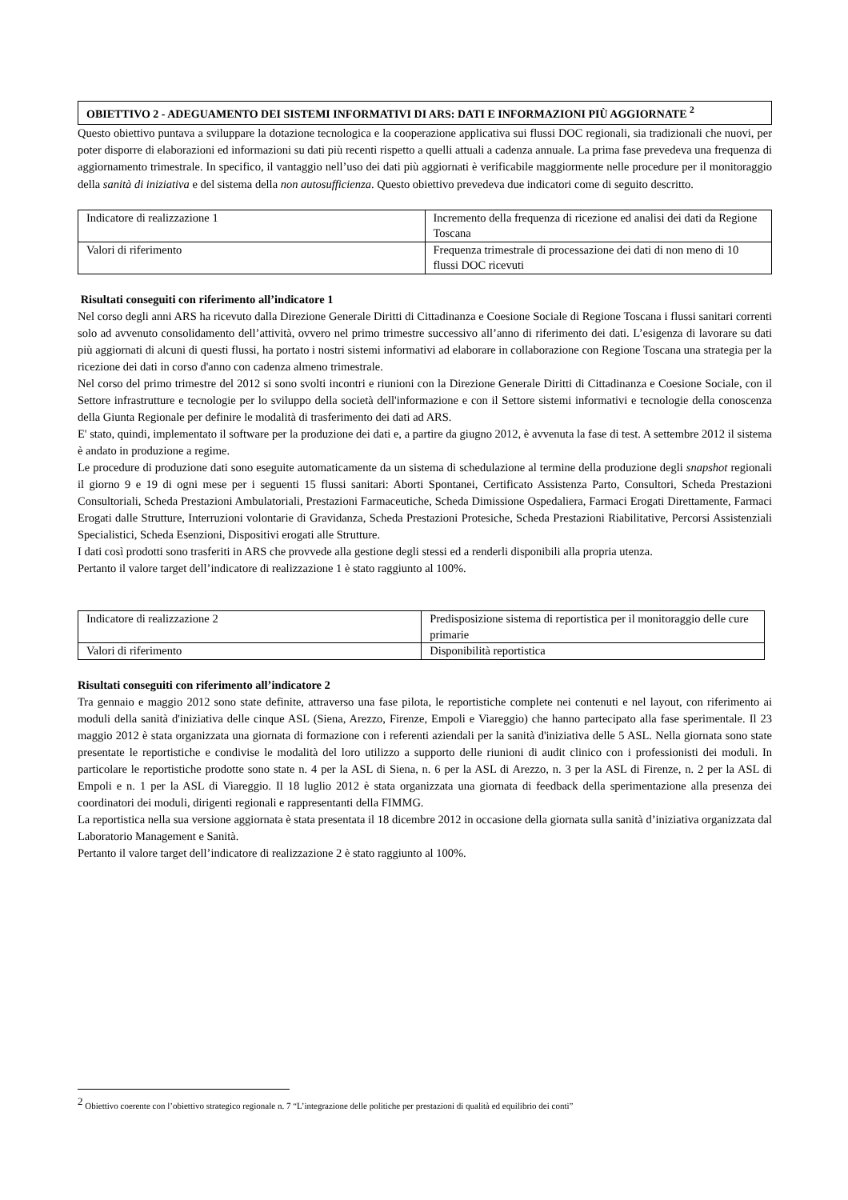OBIETTIVO 2 - ADEGUAMENTO DEI SISTEMI INFORMATIVI DI ARS: DATI E INFORMAZIONI PIÙ AGGIORNATE <sup>2</sup>
Questo obiettivo puntava a sviluppare la dotazione tecnologica e la cooperazione applicativa sui flussi DOC regionali, sia tradizionali che nuovi, per poter disporre di elaborazioni ed informazioni su dati più recenti rispetto a quelli attuali a cadenza annuale. La prima fase prevedeva una frequenza di aggiornamento trimestrale. In specifico, il vantaggio nell’uso dei dati più aggiornati è verificabile maggiormente nelle procedure per il monitoraggio della sanità di iniziativa e del sistema della non autosufficienza. Questo obiettivo prevedeva due indicatori come di seguito descritto.
| Indicatore di realizzazione 1 | Incremento della frequenza di ricezione ed analisi dei dati da Regione Toscana |
| Valori di riferimento | Frequenza trimestrale di processazione dei dati di non meno di 10 flussi DOC ricevuti |
Risultati conseguiti con riferimento all’indicatore 1
Nel corso degli anni ARS ha ricevuto dalla Direzione Generale Diritti di Cittadinanza e Coesione Sociale di Regione Toscana i flussi sanitari correnti solo ad avvenuto consolidamento dell’attività, ovvero nel primo trimestre successivo all’anno di riferimento dei dati. L’esigenza di lavorare su dati più aggiornati di alcuni di questi flussi, ha portato i nostri sistemi informativi ad elaborare in collaborazione con Regione Toscana una strategia per la ricezione dei dati in corso d'anno con cadenza almeno trimestrale.
Nel corso del primo trimestre del 2012 si sono svolti incontri e riunioni con la Direzione Generale Diritti di Cittadinanza e Coesione Sociale, con il Settore infrastrutture e tecnologie per lo sviluppo della società dell'informazione e con il Settore sistemi informativi e tecnologie della conoscenza della Giunta Regionale per definire le modalità di trasferimento dei dati ad ARS.
E' stato, quindi, implementato il software per la produzione dei dati e, a partire da giugno 2012, è avvenuta la fase di test. A settembre 2012 il sistema è andato in produzione a regime.
Le procedure di produzione dati sono eseguite automaticamente da un sistema di schedulazione al termine della produzione degli snapshot regionali il giorno 9 e 19 di ogni mese per i seguenti 15 flussi sanitari: Aborti Spontanei, Certificato Assistenza Parto, Consultori, Scheda Prestazioni Consultoriali, Scheda Prestazioni Ambulatoriali, Prestazioni Farmaceutiche, Scheda Dimissione Ospedaliera, Farmaci Erogati Direttamente, Farmaci Erogati dalle Strutture, Interruzioni volontarie di Gravidanza, Scheda Prestazioni Protesiche, Scheda Prestazioni Riabilitative, Percorsi Assistenziali Specialistici, Scheda Esenzioni, Dispositivi erogati alle Strutture.
I dati così prodotti sono trasferiti in ARS che provvede alla gestione degli stessi ed a renderli disponibili alla propria utenza.
Pertanto il valore target dell’indicatore di realizzazione 1 è stato raggiunto al 100%.
| Indicatore di realizzazione 2 | Predisposizione sistema di reportistica per il monitoraggio delle cure primarie |
| Valori di riferimento | Disponibilità reportistica |
Risultati conseguiti con riferimento all’indicatore 2
Tra gennaio e maggio 2012 sono state definite, attraverso una fase pilota, le reportistiche complete nei contenuti e nel layout, con riferimento ai moduli della sanità d'iniziativa delle cinque ASL (Siena, Arezzo, Firenze, Empoli e Viareggio) che hanno partecipato alla fase sperimentale. Il 23 maggio 2012 è stata organizzata una giornata di formazione con i referenti aziendali per la sanità d'iniziativa delle 5 ASL. Nella giornata sono state presentate le reportistiche e condivise le modalità del loro utilizzo a supporto delle riunioni di audit clinico con i professionisti dei moduli. In particolare le reportistiche prodotte sono state n. 4 per la ASL di Siena, n. 6 per la ASL di Arezzo, n. 3 per la ASL di Firenze, n. 2 per la ASL di Empoli e n. 1 per la ASL di Viareggio. Il 18 luglio 2012 è stata organizzata una giornata di feedback della sperimentazione alla presenza dei coordinatori dei moduli, dirigenti regionali e rappresentanti della FIMMG.
La reportistica nella sua versione aggiornata è stata presentata il 18 dicembre 2012 in occasione della giornata sulla sanità d’iniziativa organizzata dal Laboratorio Management e Sanità.
Pertanto il valore target dell’indicatore di realizzazione 2 è stato raggiunto al 100%.
<sup>2</sup> Obiettivo coerente con l’obiettivo strategico regionale n. 7 “L’integrazione delle politiche per prestazioni di qualità ed equilibrio dei conti”